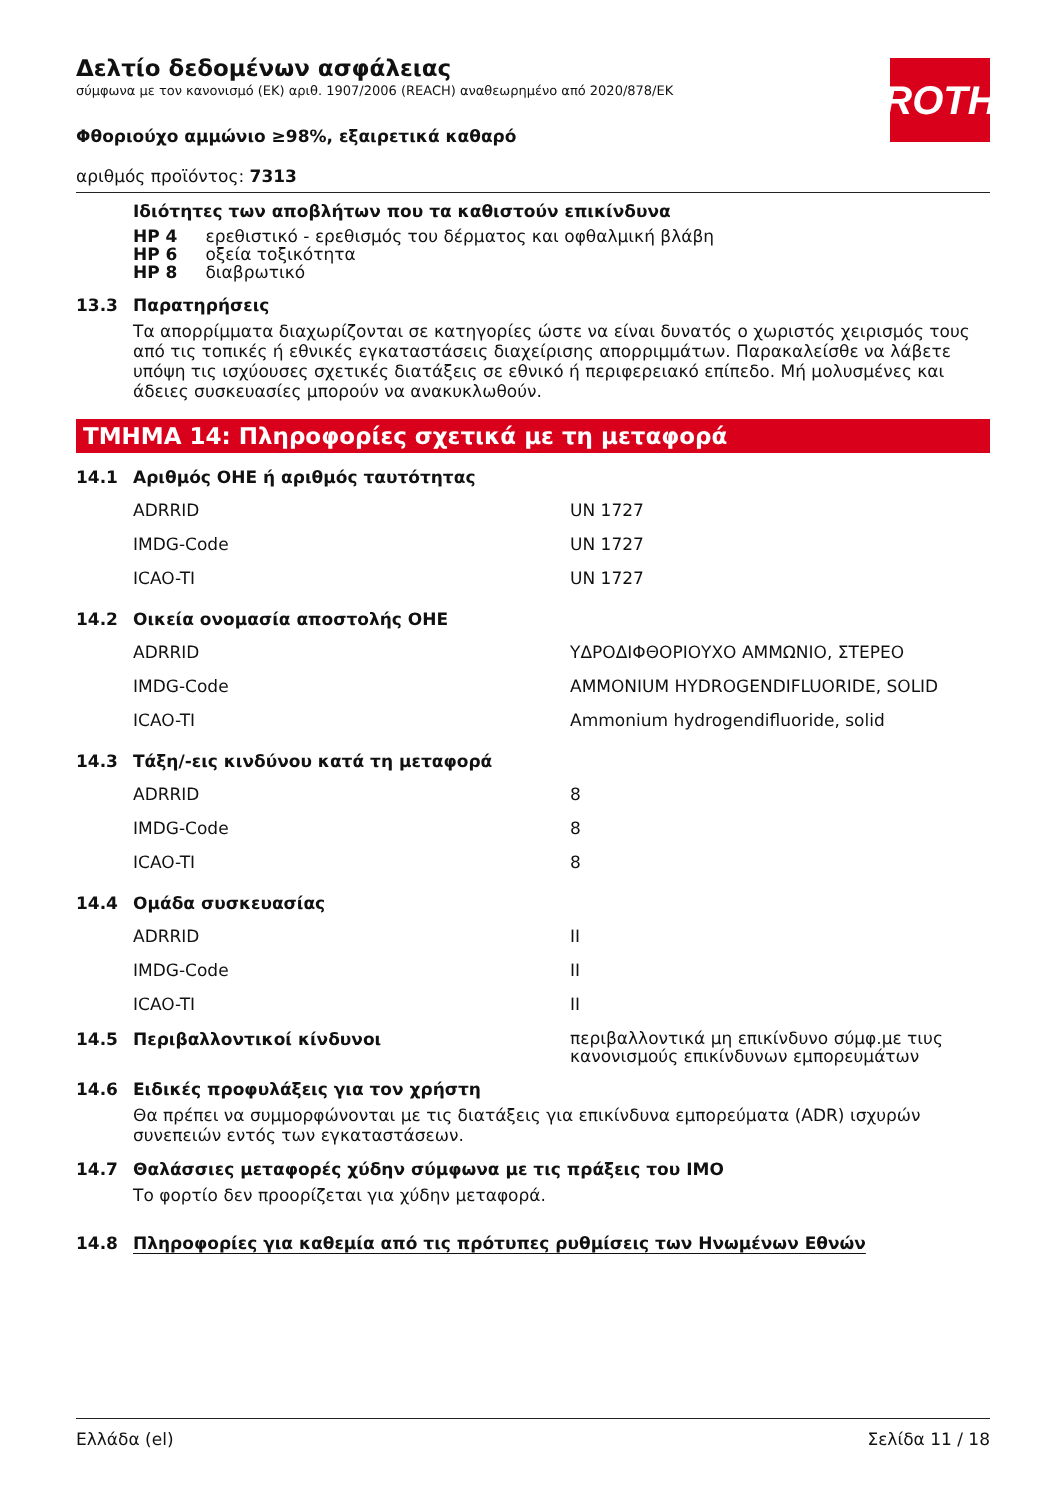ROTH
Δελτίο δεδομένων ασφάλειας
σύμφωνα με τον κανονισμό (ΕΚ) αριθ. 1907/2006 (REACH) αναθεωρημένο από 2020/878/ΕΚ
Φθοριούχο αμμώνιο ≥98%, εξαιρετικά καθαρό
αριθμός προϊόντος: 7313
Ιδιότητες των αποβλήτων που τα καθιστούν επικίνδυνα
| HP 4 | ερεθιστικό - ερεθισμός του δέρματος και οφθαλμική βλάβη |
| HP 6 | οξεία τοξικότητα |
| HP 8 | διαβρωτικό |
13.3 Παρατηρήσεις
Τα απορρίμματα διαχωρίζονται σε κατηγορίες ώστε να είναι δυνατός ο χωριστός χειρισμός τους από τις τοπικές ή εθνικές εγκαταστάσεις διαχείρισης απορριμμάτων. Παρακαλείσθε να λάβετε υπόψη τις ισχύουσες σχετικές διατάξεις σε εθνικό ή περιφερειακό επίπεδο. Μή μολυσμένες και άδειες συσκευασίες μπορούν να ανακυκλωθούν.
ΤΜΗΜΑ 14: Πληροφορίες σχετικά με τη μεταφορά
14.1 Αριθμός ΟΗΕ ή αριθμός ταυτότητας
| ADRRID | UN 1727 |
| IMDG-Code | UN 1727 |
| ICAO-TI | UN 1727 |
14.2 Οικεία ονομασία αποστολής ΟΗΕ
| ADRRID | ΥΔΡΟΔΙΦΘΟΡΙΟΥΧΟ ΑΜΜΩΝΙΟ, ΣΤΕΡΕΟ |
| IMDG-Code | AMMONIUM HYDROGENDIFLUORIDE, SOLID |
| ICAO-TI | Ammonium hydrogendifluoride, solid |
14.3 Τάξη/-εις κινδύνου κατά τη μεταφορά
| ADRRID | 8 |
| IMDG-Code | 8 |
| ICAO-TI | 8 |
14.4 Ομάδα συσκευασίας
| ADRRID | II |
| IMDG-Code | II |
| ICAO-TI | II |
14.5 Περιβαλλοντικοί κίνδυνοι περιβαλλοντικά μη επικίνδυνο σύμφ.με τιυς κανονισμούς επικίνδυνων εμπορευμάτων
14.6 Ειδικές προφυλάξεις για τον χρήστη
Θα πρέπει να συμμορφώνονται με τις διατάξεις για επικίνδυνα εμπορεύματα (ADR) ισχυρών συνεπειών εντός των εγκαταστάσεων.
14.7 Θαλάσσιες μεταφορές χύδην σύμφωνα με τις πράξεις του IMO
Το φορτίο δεν προορίζεται για χύδην μεταφορά.
14.8 Πληροφορίες για καθεμία από τις πρότυπες ρυθμίσεις των Ηνωμένων Εθνών
Ελλάδα (el) Σελίδα 11 / 18